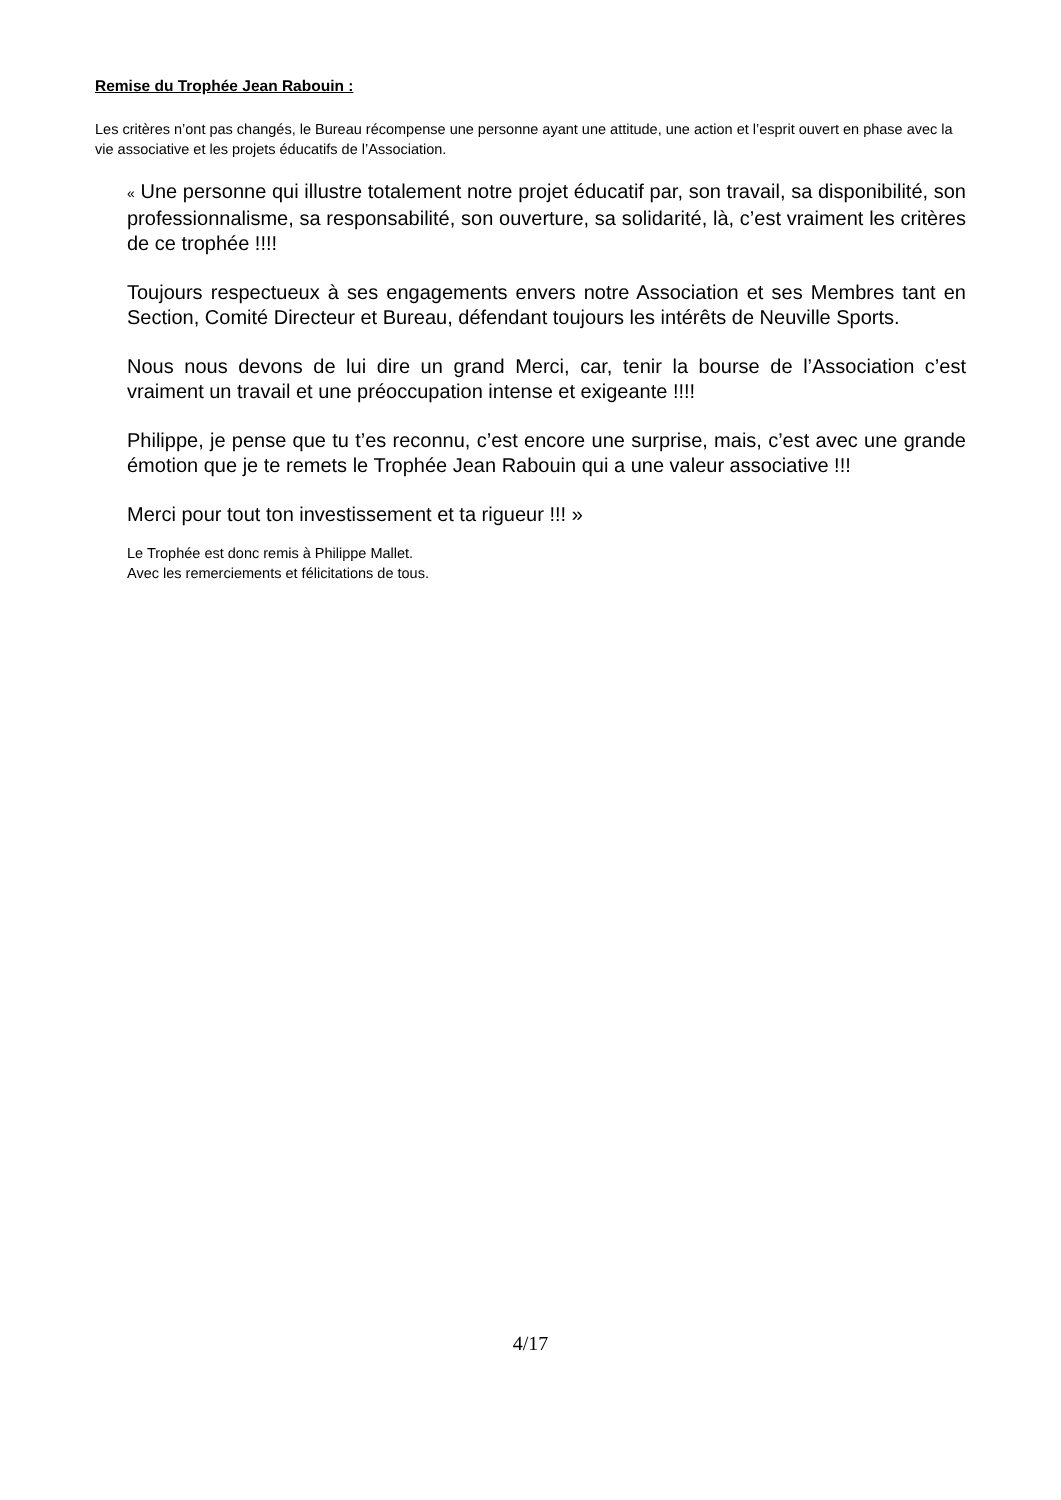Remise du Trophée Jean Rabouin :
Les critères n’ont pas changés, le Bureau récompense une personne ayant une attitude, une action et l’esprit ouvert en phase avec la vie associative et les projets éducatifs de l’Association.
« Une personne qui illustre totalement notre projet éducatif par, son travail, sa disponibilité, son professionnalisme, sa responsabilité, son ouverture, sa solidarité, là, c’est vraiment les critères de ce trophée !!!!
Toujours respectueux à ses engagements envers notre Association et ses Membres tant en Section, Comité Directeur et Bureau, défendant toujours les intérêts de Neuville Sports.
Nous nous devons de lui dire un grand Merci, car, tenir la bourse de l’Association c’est vraiment un travail et une préoccupation intense et exigeante !!!!
Philippe, je pense que tu t’es reconnu, c’est encore une surprise, mais, c’est avec une grande émotion que je te remets le Trophée Jean Rabouin qui a une valeur associative !!!
Merci pour tout ton investissement et ta rigueur !!! »
Le Trophée est donc remis à Philippe Mallet.
Avec les remerciements et félicitations de tous.
4/17